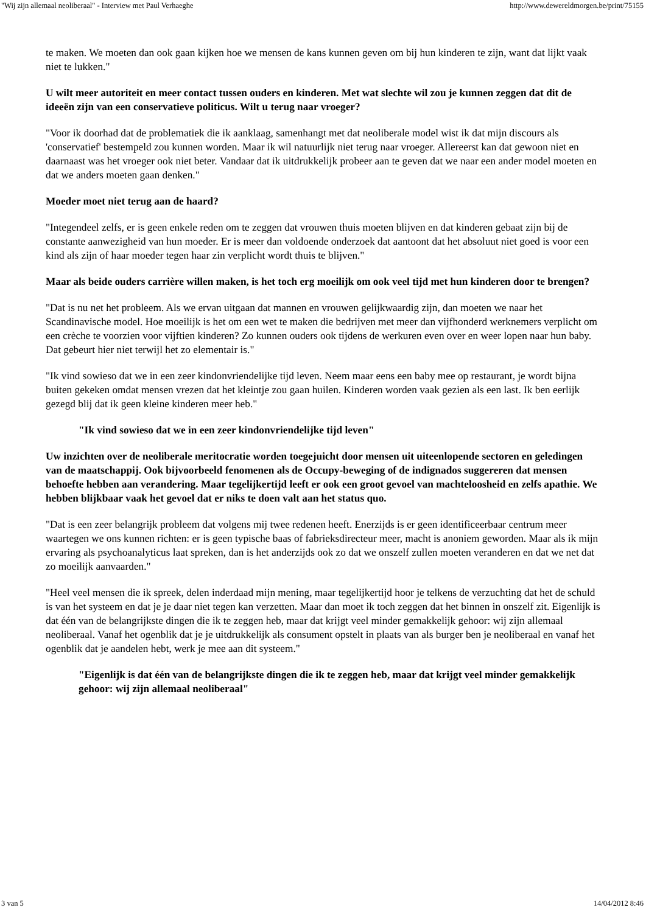"Wij zijn allemaal neoliberaal" - Interview met Paul Verhaeghe http://www.dewereldmorgen.be/print/75155
te maken. We moeten dan ook gaan kijken hoe we mensen de kans kunnen geven om bij hun kinderen te zijn, want dat lijkt vaak niet te lukken."
U wilt meer autoriteit en meer contact tussen ouders en kinderen. Met wat slechte wil zou je kunnen zeggen dat dit de ideeën zijn van een conservatieve politicus. Wilt u terug naar vroeger?
"Voor ik doorhad dat de problematiek die ik aanklaag, samenhangt met dat neoliberale model wist ik dat mijn discours als 'conservatief' bestempeld zou kunnen worden. Maar ik wil natuurlijk niet terug naar vroeger. Allereerst kan dat gewoon niet en daarnaast was het vroeger ook niet beter. Vandaar dat ik uitdrukkelijk probeer aan te geven dat we naar een ander model moeten en dat we anders moeten gaan denken."
Moeder moet niet terug aan de haard?
"Integendeel zelfs, er is geen enkele reden om te zeggen dat vrouwen thuis moeten blijven en dat kinderen gebaat zijn bij de constante aanwezigheid van hun moeder. Er is meer dan voldoende onderzoek dat aantoont dat het absoluut niet goed is voor een kind als zijn of haar moeder tegen haar zin verplicht wordt thuis te blijven."
Maar als beide ouders carrière willen maken, is het toch erg moeilijk om ook veel tijd met hun kinderen door te brengen?
"Dat is nu net het probleem. Als we ervan uitgaan dat mannen en vrouwen gelijkwaardig zijn, dan moeten we naar het Scandinavische model. Hoe moeilijk is het om een wet te maken die bedrijven met meer dan vijfhonderd werknemers verplicht om een crèche te voorzien voor vijftien kinderen? Zo kunnen ouders ook tijdens de werkuren even over en weer lopen naar hun baby. Dat gebeurt hier niet terwijl het zo elementair is."
"Ik vind sowieso dat we in een zeer kindonvriendelijke tijd leven. Neem maar eens een baby mee op restaurant, je wordt bijna buiten gekeken omdat mensen vrezen dat het kleintje zou gaan huilen. Kinderen worden vaak gezien als een last. Ik ben eerlijk gezegd blij dat ik geen kleine kinderen meer heb."
"Ik vind sowieso dat we in een zeer kindonvriendelijke tijd leven"
Uw inzichten over de neoliberale meritocratie worden toegejuicht door mensen uit uiteenlopende sectoren en geledingen van de maatschappij. Ook bijvoorbeeld fenomenen als de Occupy-beweging of de indignados suggereren dat mensen behoefte hebben aan verandering. Maar tegelijkertijd leeft er ook een groot gevoel van machteloosheid en zelfs apathie. We hebben blijkbaar vaak het gevoel dat er niks te doen valt aan het status quo.
"Dat is een zeer belangrijk probleem dat volgens mij twee redenen heeft. Enerzijds is er geen identificeerbaar centrum meer waartegen we ons kunnen richten: er is geen typische baas of fabrieksdirecteur meer, macht is anoniem geworden. Maar als ik mijn ervaring als psychoanalyticus laat spreken, dan is het anderzijds ook zo dat we onszelf zullen moeten veranderen en dat we net dat zo moeilijk aanvaarden."
"Heel veel mensen die ik spreek, delen inderdaad mijn mening, maar tegelijkertijd hoor je telkens de verzuchting dat het de schuld is van het systeem en dat je je daar niet tegen kan verzetten. Maar dan moet ik toch zeggen dat het binnen in onszelf zit. Eigenlijk is dat één van de belangrijkste dingen die ik te zeggen heb, maar dat krijgt veel minder gemakkelijk gehoor: wij zijn allemaal neoliberaal. Vanaf het ogenblik dat je je uitdrukkelijk als consument opstelt in plaats van als burger ben je neoliberaal en vanaf het ogenblik dat je aandelen hebt, werk je mee aan dit systeem."
"Eigenlijk is dat één van de belangrijkste dingen die ik te zeggen heb, maar dat krijgt veel minder gemakkelijk gehoor: wij zijn allemaal neoliberaal"
3 van 5 14/04/2012 8:46